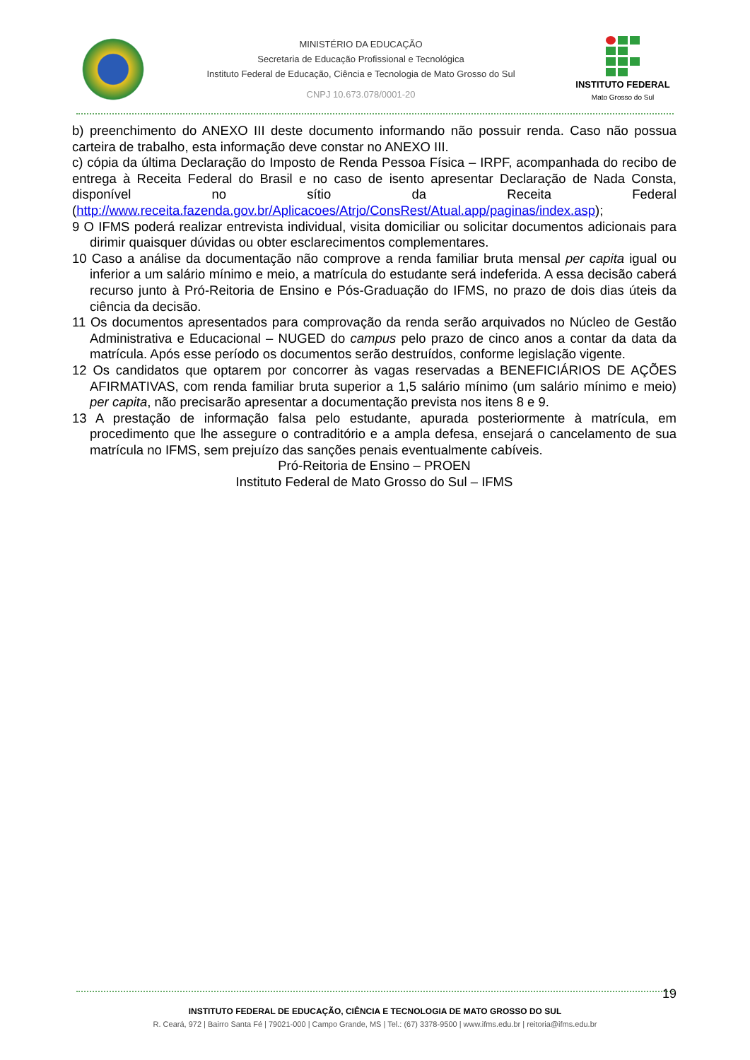MINISTÉRIO DA EDUCAÇÃO
Secretaria de Educação Profissional e Tecnológica
Instituto Federal de Educação, Ciência e Tecnologia de Mato Grosso do Sul
CNPJ 10.673.078/0001-20
INSTITUTO FEDERAL
Mato Grosso do Sul
b) preenchimento do ANEXO III deste documento informando não possuir renda. Caso não possua carteira de trabalho, esta informação deve constar no ANEXO III.
c) cópia da última Declaração do Imposto de Renda Pessoa Física – IRPF, acompanhada do recibo de entrega à Receita Federal do Brasil e no caso de isento apresentar Declaração de Nada Consta, disponível no sítio da Receita Federal (http://www.receita.fazenda.gov.br/Aplicacoes/Atrjo/ConsRest/Atual.app/paginas/index.asp);
9 O IFMS poderá realizar entrevista individual, visita domiciliar ou solicitar documentos adicionais para dirimir quaisquer dúvidas ou obter esclarecimentos complementares.
10 Caso a análise da documentação não comprove a renda familiar bruta mensal per capita igual ou inferior a um salário mínimo e meio, a matrícula do estudante será indeferida. A essa decisão caberá recurso junto à Pró-Reitoria de Ensino e Pós-Graduação do IFMS, no prazo de dois dias úteis da ciência da decisão.
11 Os documentos apresentados para comprovação da renda serão arquivados no Núcleo de Gestão Administrativa e Educacional – NUGED do campus pelo prazo de cinco anos a contar da data da matrícula. Após esse período os documentos serão destruídos, conforme legislação vigente.
12 Os candidatos que optarem por concorrer às vagas reservadas a BENEFICIÁRIOS DE AÇÕES AFIRMATIVAS, com renda familiar bruta superior a 1,5 salário mínimo (um salário mínimo e meio) per capita, não precisarão apresentar a documentação prevista nos itens 8 e 9.
13 A prestação de informação falsa pelo estudante, apurada posteriormente à matrícula, em procedimento que lhe assegure o contraditório e a ampla defesa, ensejará o cancelamento de sua matrícula no IFMS, sem prejuízo das sanções penais eventualmente cabíveis.
Pró-Reitoria de Ensino – PROEN
Instituto Federal de Mato Grosso do Sul – IFMS
19
INSTITUTO FEDERAL DE EDUCAÇÃO, CIÊNCIA E TECNOLOGIA DE MATO GROSSO DO SUL
R. Ceará, 972 | Bairro Santa Fé | 79021-000 | Campo Grande, MS | Tel.: (67) 3378-9500 | www.ifms.edu.br | reitoria@ifms.edu.br